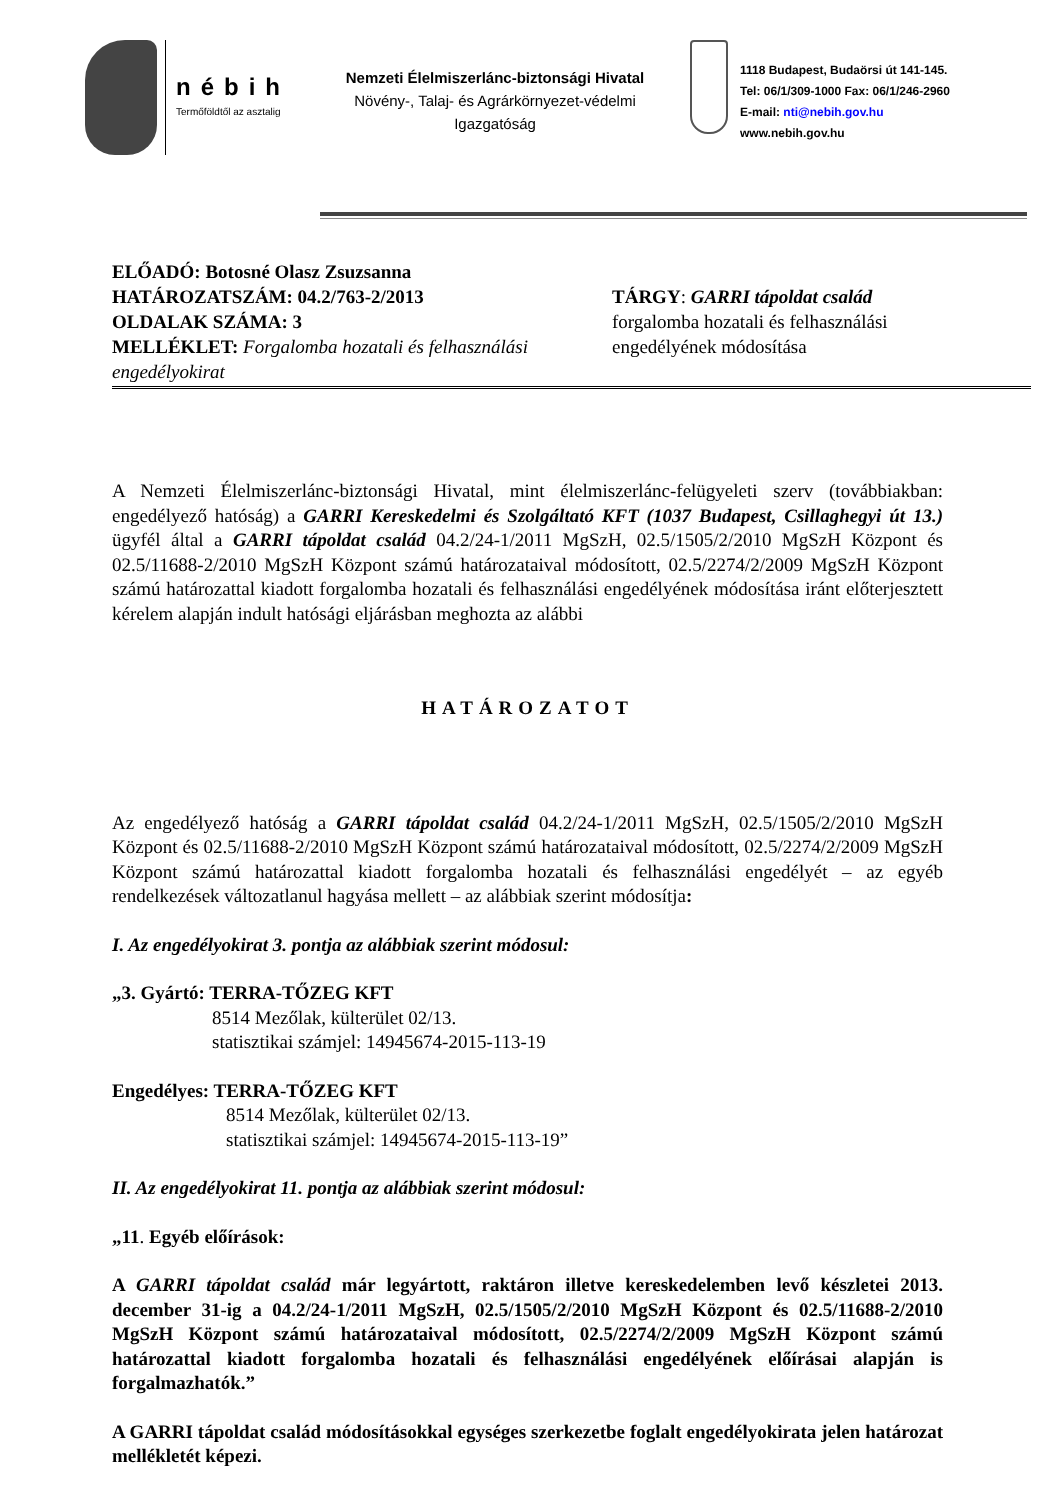nébih
Termőföldtől az asztalig
Nemzeti Élelmiszerlánc-biztonsági Hivatal
Növény-, Talaj- és Agrárkörnyezet-védelmi Igazgatóság
1118 Budapest, Budaörsi út 141-145.
Tel: 06/1/309-1000 Fax: 06/1/246-2960
E-mail: nti@nebih.gov.hu
www.nebih.gov.hu
ELŐADÓ: Botosné Olasz Zsuzsanna
HATÁROZATSZÁM: 04.2/763-2/2013
OLDALAK SZÁMA: 3
MELLÉKLET: Forgalomba hozatali és felhasználási engedélyokirat
TÁRGY: GARRI tápoldat család
forgalomba hozatali és felhasználási
engedélyének módosítása
A Nemzeti Élelmiszerlánc-biztonsági Hivatal, mint élelmiszerlánc-felügyeleti szerv (továbbiakban: engedélyező hatóság) a GARRI Kereskedelmi és Szolgáltató KFT (1037 Budapest, Csillaghegyi út 13.) ügyfél által a GARRI tápoldat család 04.2/24-1/2011 MgSzH, 02.5/1505/2/2010 MgSzH Központ és 02.5/11688-2/2010 MgSzH Központ számú határozataival módosított, 02.5/2274/2/2009 MgSzH Központ számú határozattal kiadott forgalomba hozatali és felhasználási engedélyének módosítása iránt előterjesztett kérelem alapján indult hatósági eljárásban meghozta az alábbi
HATÁROZATOT
Az engedélyező hatóság a GARRI tápoldat család 04.2/24-1/2011 MgSzH, 02.5/1505/2/2010 MgSzH Központ és 02.5/11688-2/2010 MgSzH Központ számú határozataival módosított, 02.5/2274/2/2009 MgSzH Központ számú határozattal kiadott forgalomba hozatali és felhasználási engedélyét – az egyéb rendelkezések változatlanul hagyása mellett – az alábbiak szerint módosítja:
I. Az engedélyokirat 3. pontja az alábbiak szerint módosul:
„3. Gyártó: TERRA-TŐZEG KFT
8514 Mezőlak, külterület 02/13.
statisztikai számjel: 14945674-2015-113-19
Engedélyes: TERRA-TŐZEG KFT
8514 Mezőlak, külterület 02/13.
statisztikai számjel: 14945674-2015-113-19”
II. Az engedélyokirat 11. pontja az alábbiak szerint módosul:
„11. Egyéb előírások:
A GARRI tápoldat család már legyártott, raktáron illetve kereskedelemben levő készletei 2013. december 31-ig a 04.2/24-1/2011 MgSzH, 02.5/1505/2/2010 MgSzH Központ és 02.5/11688-2/2010 MgSzH Központ számú határozataival módosított, 02.5/2274/2/2009 MgSzH Központ számú határozattal kiadott forgalomba hozatali és felhasználási engedélyének előírásai alapján is forgalmazhatók.”
A GARRI tápoldat család módosításokkal egységes szerkezetbe foglalt engedélyokirata jelen határozat mellékletét képezi.